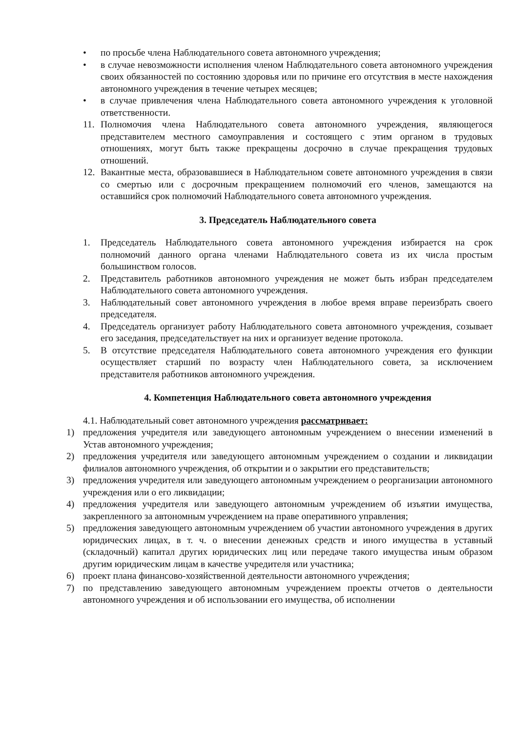• по просьбе члена Наблюдательного совета автономного учреждения;
• в случае невозможности исполнения членом Наблюдательного совета автономного учреждения своих обязанностей по состоянию здоровья или по причине его отсутствия в месте нахождения автономного учреждения в течение четырех месяцев;
• в случае привлечения члена Наблюдательного совета автономного учреждения к уголовной ответственности.
11. Полномочия члена Наблюдательного совета автономного учреждения, являющегося представителем местного самоуправления и состоящего с этим органом в трудовых отношениях, могут быть также прекращены досрочно в случае прекращения трудовых отношений.
12. Вакантные места, образовавшиеся в Наблюдательном совете автономного учреждения в связи со смертью или с досрочным прекращением полномочий его членов, замещаются на оставшийся срок полномочий Наблюдательного совета автономного учреждения.
3. Председатель Наблюдательного совета
1. Председатель Наблюдательного совета автономного учреждения избирается на срок полномочий данного органа членами Наблюдательного совета из их числа простым большинством голосов.
2. Представитель работников автономного учреждения не может быть избран председателем Наблюдательного совета автономного учреждения.
3. Наблюдательный совет автономного учреждения в любое время вправе переизбрать своего председателя.
4. Председатель организует работу Наблюдательного совета автономного учреждения, созывает его заседания, председательствует на них и организует ведение протокола.
5. В отсутствие председателя Наблюдательного совета автономного учреждения его функции осуществляет старший по возрасту член Наблюдательного совета, за исключением представителя работников автономного учреждения.
4. Компетенция Наблюдательного совета автономного учреждения
4.1. Наблюдательный совет автономного учреждения рассматривает:
1) предложения учредителя или заведующего автономным учреждением о внесении изменений в Устав автономного учреждения;
2) предложения учредителя или заведующего автономным учреждением о создании и ликвидации филиалов автономного учреждения, об открытии и о закрытии его представительств;
3) предложения учредителя или заведующего автономным учреждением о реорганизации автономного учреждения или о его ликвидации;
4) предложения учредителя или заведующего автономным учреждением об изъятии имущества, закрепленного за автономным учреждением на праве оперативного управления;
5) предложения заведующего автономным учреждением об участии автономного учреждения в других юридических лицах, в т. ч. о внесении денежных средств и иного имущества в уставный (складочный) капитал других юридических лиц или передаче такого имущества иным образом другим юридическим лицам в качестве учредителя или участника;
6) проект плана финансово-хозяйственной деятельности автономного учреждения;
7) по представлению заведующего автономным учреждением проекты отчетов о деятельности автономного учреждения и об использовании его имущества, об исполнении